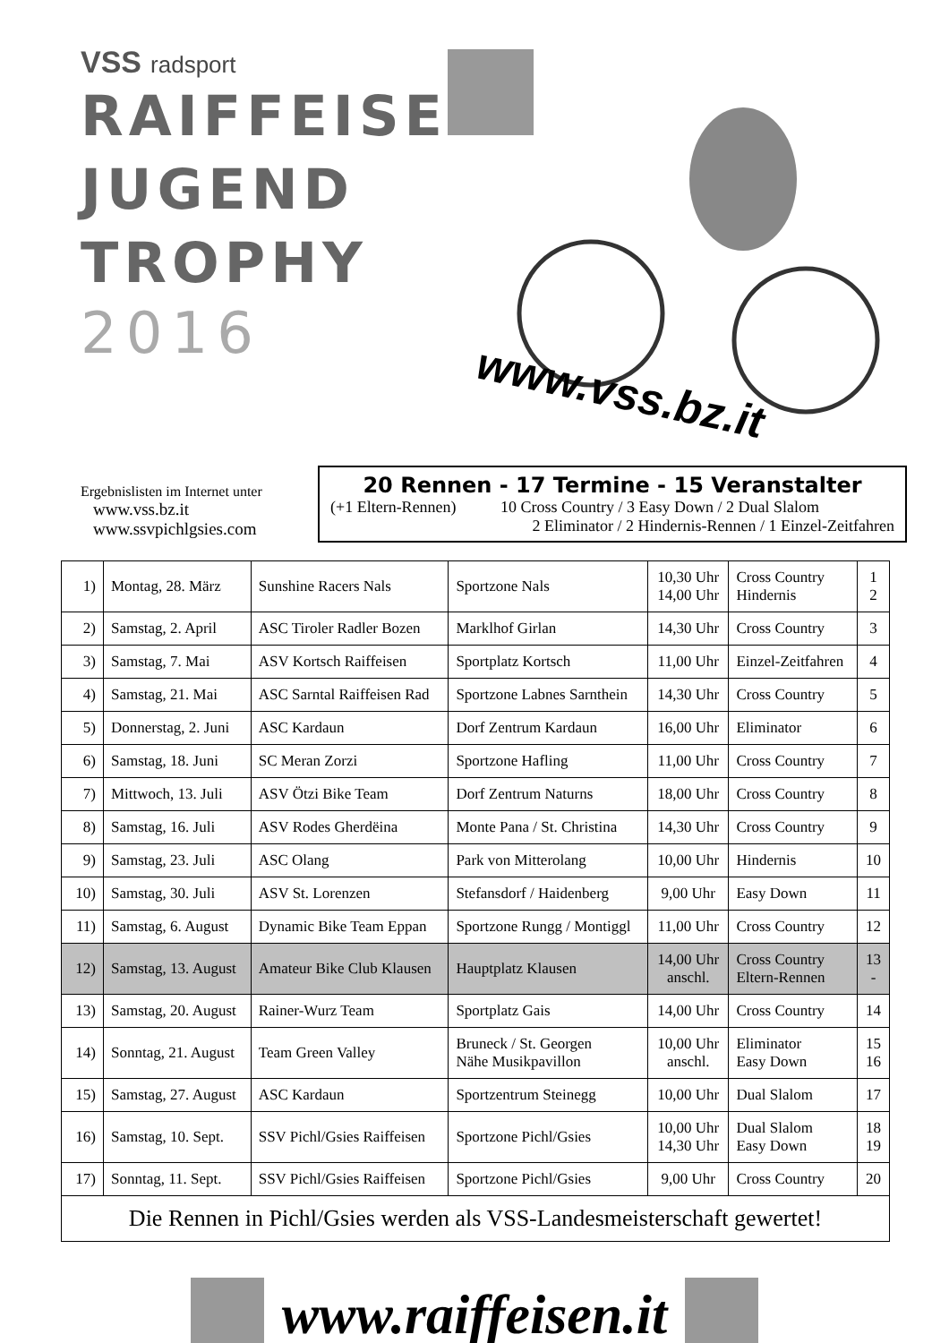VSS radsport
RAIFFEISEN
JUGEND
TROPHY
2016
www.vss.bz.it
Ergebnislisten im Internet unter
www.vss.bz.it
www.ssvpichlgsies.com
20 Rennen - 17 Termine - 15 Veranstalter
(+1 Eltern-Rennen) 10 Cross Country / 3 Easy Down / 2 Dual Slalom
2 Eliminator / 2 Hindernis-Rennen / 1 Einzel-Zeitfahren
| 1) | Montag, 28. März | Sunshine Racers Nals | Sportzone Nals | 10,30 Uhr 14,00 Uhr | Cross Country Hindernis | 1 2 |
| 2) | Samstag, 2. April | ASC Tiroler Radler Bozen | Marklhof Girlan | 14,30 Uhr | Cross Country | 3 |
| 3) | Samstag, 7. Mai | ASV Kortsch Raiffeisen | Sportplatz Kortsch | 11,00 Uhr | Einzel-Zeitfahren | 4 |
| 4) | Samstag, 21. Mai | ASC Sarntal Raiffeisen Rad | Sportzone Labnes Sarnthein | 14,30 Uhr | Cross Country | 5 |
| 5) | Donnerstag, 2. Juni | ASC Kardaun | Dorf Zentrum Kardaun | 16,00 Uhr | Eliminator | 6 |
| 6) | Samstag, 18. Juni | SC Meran Zorzi | Sportzone Hafling | 11,00 Uhr | Cross Country | 7 |
| 7) | Mittwoch, 13. Juli | ASV Ötzi Bike Team | Dorf Zentrum Naturns | 18,00 Uhr | Cross Country | 8 |
| 8) | Samstag, 16. Juli | ASV Rodes Gherdëina | Monte Pana / St. Christina | 14,30 Uhr | Cross Country | 9 |
| 9) | Samstag, 23. Juli | ASC Olang | Park von Mitterolang | 10,00 Uhr | Hindernis | 10 |
| 10) | Samstag, 30. Juli | ASV St. Lorenzen | Stefansdorf / Haidenberg | 9,00 Uhr | Easy Down | 11 |
| 11) | Samstag, 6. August | Dynamic Bike Team Eppan | Sportzone Rungg / Montiggl | 11,00 Uhr | Cross Country | 12 |
| 12) | Samstag, 13. August | Amateur Bike Club Klausen | Hauptplatz Klausen | 14,00 Uhr anschl. | Cross Country Eltern-Rennen | 13 - |
| 13) | Samstag, 20. August | Rainer-Wurz Team | Sportplatz Gais | 14,00 Uhr | Cross Country | 14 |
| 14) | Sonntag, 21. August | Team Green Valley | Bruneck / St. Georgen Nähe Musikpavillon | 10,00 Uhr anschl. | Eliminator Easy Down | 15 16 |
| 15) | Samstag, 27. August | ASC Kardaun | Sportzentrum Steinegg | 10,00 Uhr | Dual Slalom | 17 |
| 16) | Samstag, 10. Sept. | SSV Pichl/Gsies Raiffeisen | Sportzone Pichl/Gsies | 10,00 Uhr 14,30 Uhr | Dual Slalom Easy Down | 18 19 |
| 17) | Sonntag, 11. Sept. | SSV Pichl/Gsies Raiffeisen | Sportzone Pichl/Gsies | 9,00 Uhr | Cross Country | 20 |
| Die Rennen in Pichl/Gsies werden als VSS-Landesmeisterschaft gewertet! | | | | | | |
www.raiffeisen.it